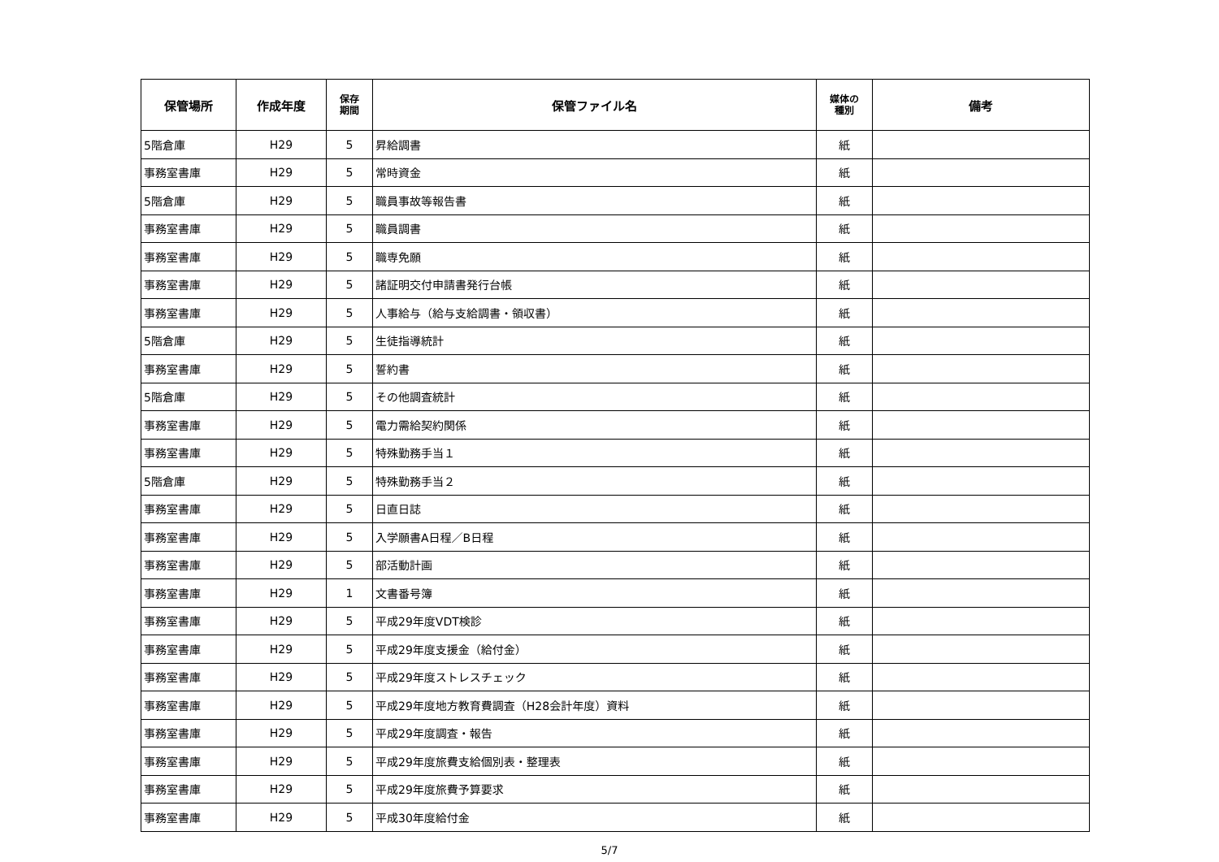| 保管場所 | 作成年度 | 保存 期間 | 保管ファイル名 | 媒体の 種別 | 備考 |
| --- | --- | --- | --- | --- | --- |
| 5階倉庫 | H29 | 5 | 昇給調書 | 紙 | |
| 事務室書庫 | H29 | 5 | 常時資金 | 紙 | |
| 5階倉庫 | H29 | 5 | 職員事故等報告書 | 紙 | |
| 事務室書庫 | H29 | 5 | 職員調書 | 紙 | |
| 事務室書庫 | H29 | 5 | 職専免願 | 紙 | |
| 事務室書庫 | H29 | 5 | 諸証明交付申請書発行台帳 | 紙 | |
| 事務室書庫 | H29 | 5 | 人事給与（給与支給調書・領収書） | 紙 | |
| 5階倉庫 | H29 | 5 | 生徒指導統計 | 紙 | |
| 事務室書庫 | H29 | 5 | 誓約書 | 紙 | |
| 5階倉庫 | H29 | 5 | その他調査統計 | 紙 | |
| 事務室書庫 | H29 | 5 | 電力需給契約関係 | 紙 | |
| 事務室書庫 | H29 | 5 | 特殊勤務手当１ | 紙 | |
| 5階倉庫 | H29 | 5 | 特殊勤務手当２ | 紙 | |
| 事務室書庫 | H29 | 5 | 日直日誌 | 紙 | |
| 事務室書庫 | H29 | 5 | 入学願書A日程／B日程 | 紙 | |
| 事務室書庫 | H29 | 5 | 部活動計画 | 紙 | |
| 事務室書庫 | H29 | 1 | 文書番号簿 | 紙 | |
| 事務室書庫 | H29 | 5 | 平成29年度VDT検診 | 紙 | |
| 事務室書庫 | H29 | 5 | 平成29年度支援金（給付金） | 紙 | |
| 事務室書庫 | H29 | 5 | 平成29年度ストレスチェック | 紙 | |
| 事務室書庫 | H29 | 5 | 平成29年度地方教育費調査（H28会計年度）資料 | 紙 | |
| 事務室書庫 | H29 | 5 | 平成29年度調査・報告 | 紙 | |
| 事務室書庫 | H29 | 5 | 平成29年度旅費支給個別表・整理表 | 紙 | |
| 事務室書庫 | H29 | 5 | 平成29年度旅費予算要求 | 紙 | |
| 事務室書庫 | H29 | 5 | 平成30年度給付金 | 紙 | |
5/7